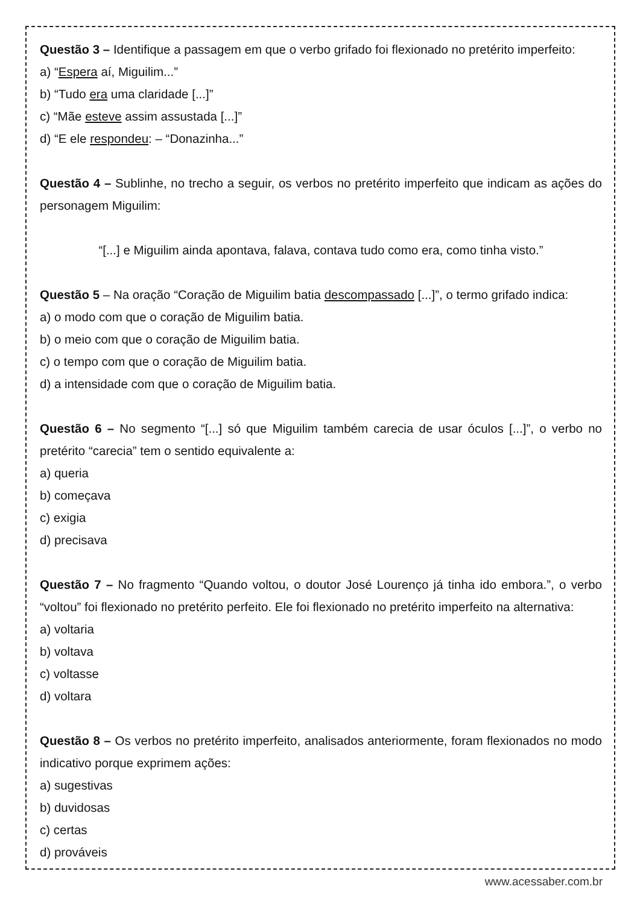Questão 3 – Identifique a passagem em que o verbo grifado foi flexionado no pretérito imperfeito:
a) “Espera aí, Miguilim...”
b) “Tudo era uma claridade [...]”
c) “Mãe esteve assim assustada [...]”
d) “E ele respondeu: – “Donazinha...”
Questão 4 – Sublinhe, no trecho a seguir, os verbos no pretérito imperfeito que indicam as ações do personagem Miguilim:
“[...] e Miguilim ainda apontava, falava, contava tudo como era, como tinha visto.”
Questão 5 – Na oração “Coração de Miguilim batia descompassado [...]”, o termo grifado indica:
a) o modo com que o coração de Miguilim batia.
b) o meio com que o coração de Miguilim batia.
c) o tempo com que o coração de Miguilim batia.
d) a intensidade com que o coração de Miguilim batia.
Questão 6 – No segmento “[...] só que Miguilim também carecia de usar óculos [...]”, o verbo no pretérito “carecia” tem o sentido equivalente a:
a) queria
b) começava
c) exigia
d) precisava
Questão 7 – No fragmento “Quando voltou, o doutor José Lourenço já tinha ido embora.”, o verbo “voltou” foi flexionado no pretérito perfeito. Ele foi flexionado no pretérito imperfeito na alternativa:
a) voltaria
b) voltava
c) voltasse
d) voltara
Questão 8 – Os verbos no pretérito imperfeito, analisados anteriormente, foram flexionados no modo indicativo porque exprimem ações:
a) sugestivas
b) duvidosas
c) certas
d) prováveis
www.acessaber.com.br